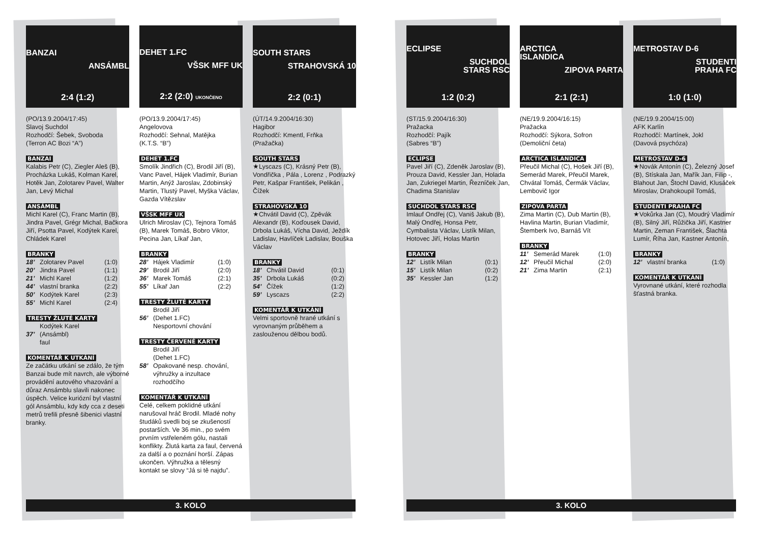BANZAI
ANSÁMBL
2:4 (1:2)
(PO/13.9.2004/17:45)
Slavoj Suchdol
Rozhodčí: Šebek, Svoboda
(Terron AC Bozi “A”)
BANZAI
Kalabis Petr (C), Ziegler Aleš (B), Procházka Lukáš, Kolman Karel, Hotěk Jan, Zolotarev Pavel, Walter Jan, Levý Michal
ANSÁMBL
Michl Karel (C), Franc Martin (B), Jindra Pavel, Grégr Michal, Bačkora Jiří, Psotta Pavel, Kodýtek Karel, Chládek Karel
BRANKY
| 18’ | Zolotarev Pavel | (1:0) |
| 20’ | Jindra Pavel | (1:1) |
| 21’ | Michl Karel | (1:2) |
| 44’ | vlastní branka | (2:2) |
| 50’ | Kodýtek Karel | (2:3) |
| 55’ | Michl Karel | (2:4) |
TRESTY ŽLUTÉ KARTY
| 37’ | Kodýtek Karel (Ansámbl) faul |
KOMENTÁŘ K UTKÁNÍ
Ze začátku utkání se zdálo, že tým Banzai bude mít navrch, ale výborné provádění autového vhazování a důraz Ansámblu slavili nakonec úspěch. Velice kuriózní byl vlastní gól Ansámblu, kdy kdy cca z deseti metrů trefili přesně šibenici vlastní branky.
DEHET 1.FC
VŠSK MFF UK
2:2 (2:0) UKONČENO
(PO/13.9.2004/17:45)
Angelovova
Rozhodčí: Sehnal, Matějka
(K.T.S. “B”)
DEHET 1.FC
Smolík Jindřich (C), Brodil Jiří (B), Vanc Pavel, Hájek Vladimír, Burian Martin, Anýž Jaroslav, Zdobinský Martin, Tlustý Pavel, Myška Václav, Gazda Vítězslav
VŠSK MFF UK
Ulrich Miroslav (C), Tejnora Tomáš (B), Marek Tomáš, Bobro Viktor, Pecina Jan, Líkař Jan,
BRANKY
| 28’ | Hájek Vladimír | (1:0) |
| 29’ | Brodil Jiří | (2:0) |
| 36’ | Marek Tomáš | (2:1) |
| 55’ | Líkař Jan | (2:2) |
TRESTY ŽLUTÉ KARTY
| 56’ | Brodil Jiří (Dehet 1.FC) Nesportovní chování |
TRESTY ČERVENÉ KARTY
| 58’ | Brodil Jiří (Dehet 1.FC) Opakované nesp. chování, výhružky a inzultace rozhodčího |
KOMENTÁŘ K UTKÁNÍ
Celé, celkem poklidné utkání narušoval hráč Brodil. Mladé nohy študáků svedli boj se zkušeností postarších. Ve 36 min., po svém prvním vstřeleném gólu, nastali konflikty. Žlutá karta za faul, červená za další a o poznání horší. Zápas ukončen. Výhružka a tělesný kontakt se slovy “Já si tě najdu”.
SOUTH STARS
STRAHOVSKÁ 10
2:2 (0:1)
(ÚT/14.9.2004/16:30)
Hagibor
Rozhodčí: Kmentl, Frňka
(Pražačka)
SOUTH STARS
★Lyscazs (C), Krásný Petr (B), Vondřička , Pála , Lorenz , Podrazký Petr, Kašpar František, Pelikán , Čížek
STRAHOVSKÁ 10
★Chvátil David (C), Zpěvák Alexandr (B), Koďousek David, Drbola Lukáš, Vícha David, Ježdík Ladislav, Havlíček Ladislav, Bouška Václav
BRANKY
| 18’ | Chvátil David | (0:1) |
| 35’ | Drbola Lukáš | (0:2) |
| 54’ | Čížek | (1:2) |
| 59’ | Lyscazs | (2:2) |
KOMENTÁŘ K UTKÁNÍ
Velmi sportovně hrané utkání s vyrovnaným průběhem a zaslouženou dělbou bodů.
3. KOLO
ECLIPSE
SUCHDOL
STARS RSC
1:2 (0:2)
(ST/15.9.2004/16:30)
Pražacka
Rozhodčí: Pajík
(Sabres “B”)
ECLIPSE
Pavel Jiří (C), Zdeněk Jaroslav (B), Prouza David, Kessler Jan, Holada Jan, Zukriegel Martin, Řezníček Jan, Chadima Stanislav
SUCHDOL STARS RSC
Imlauf Ondřej (C), Vaniš Jakub (B), Malý Ondřej, Honsa Petr, Cymbalista Václav, Listík Milan, Hotovec Jiří, Holas Martin
BRANKY
| 12’ | Listík Milan | (0:1) |
| 15’ | Listík Milan | (0:2) |
| 35’ | Kessler Jan | (1:2) |
ARCTICA
ISLANDICA
ZIPOVA PARTA
2:1 (2:1)
(NE/19.9.2004/16:15)
Pražacka
Rozhodčí: Sýkora, Sofron
(Demoliční četa)
ARCTICA ISLANDICA
Přeučil Michal (C), Hošek Jiří (B), Semerád Marek, Přeučil Marek, Chvátal Tomáš, Čermák Václav, Lembovič Igor
ZIPOVA PARTA
Zima Martin (C), Dub Martin (B), Havlina Martin, Burian Vladimír, Štemberk Ivo, Barnáš Vít
BRANKY
| 11’ | Semerád Marek | (1:0) |
| 12’ | Přeučil Michal | (2:0) |
| 21’ | Zima Martin | (2:1) |
METROSTAV D-6
STUDENTI
PRAHA FC
1:0 (1:0)
(NE/19.9.2004/15:00)
AFK Karlín
Rozhodčí: Martínek, Jokl
(Davová psychóza)
METROSTAV D-6
★Novák Antonín (C), Železný Josef (B), Stískala Jan, Mařík Jan, Filip -, Blahout Jan, Štochl David, Klusáček Miroslav, Drahokoupil Tomáš,
STUDENTI PRAHA FC
★Vokůrka Jan (C), Moudrý Vladimír (B), Silný Jiří, Růžička Jiří, Kastner Martin, Zeman František, Šlachta Lumír, Říha Jan, Kastner Antonín,
BRANKY
| 12’ | vlastní branka | (1:0) |
KOMENTÁŘ K UTKÁNÍ
Vyrovnané utkání, které rozhodla šťastná branka.
3. KOLO